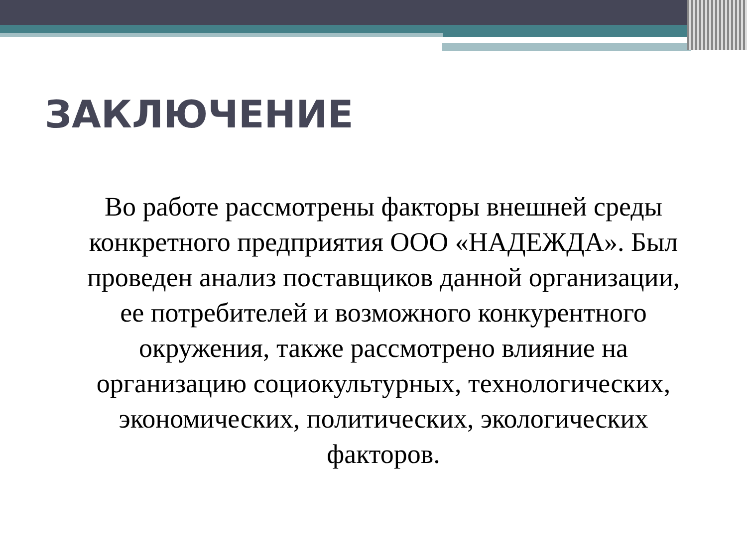ЗАКЛЮЧЕНИЕ
Во работе рассмотрены факторы внешней среды конкретного предприятия ООО «НАДЕЖДА». Был проведен анализ поставщиков данной организации, ее потребителей и возможного конкурентного окружения, также рассмотрено влияние на организацию социокультурных, технологических, экономических, политических, экологических факторов.